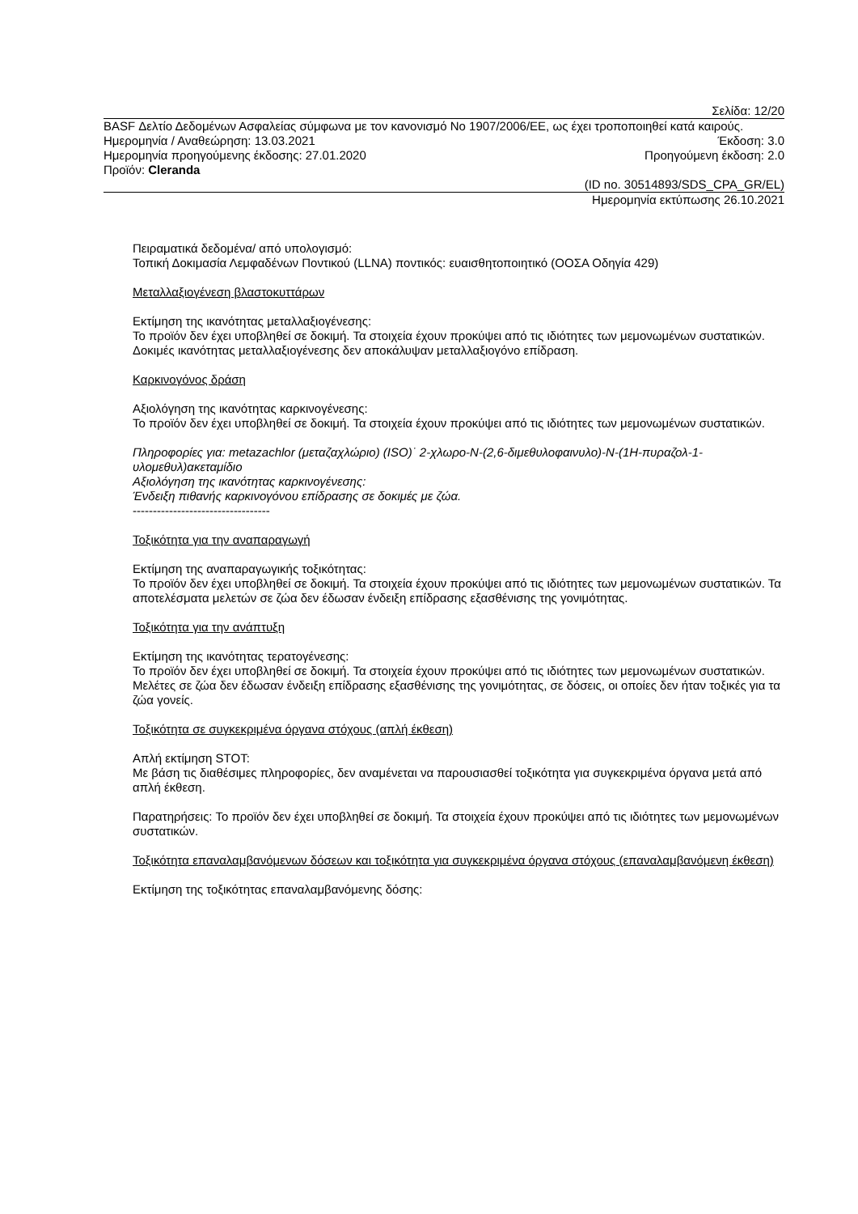Σελίδα: 12/20
BASF Δελτίο Δεδομένων Ασφαλείας σύμφωνα με τον κανονισμό Νο 1907/2006/ΕΕ, ως έχει τροποποιηθεί κατά καιρούς.
Ημερομηνία / Αναθεώρηση: 13.03.2021 Έκδοση: 3.0
Ημερομηνία προηγούμενης έκδοσης: 27.01.2020 Προηγούμενη έκδοση: 2.0
Προϊόν: Cleranda
(ID no. 30514893/SDS_CPA_GR/EL)
Ημερομηνία εκτύπωσης 26.10.2021
Πειραματικά δεδομένα/ από υπολογισμό:
Τοπική Δοκιμασία Λεμφαδένων Ποντικού (LLNA) ποντικός: ευαισθητοποιητικό (ΟΟΣΑ Οδηγία 429)
Μεταλλαξιογένεση βλαστοκυττάρων
Εκτίμηση της ικανότητας μεταλλαξιογένεσης:
Το προϊόν δεν έχει υποβληθεί σε δοκιμή. Τα στοιχεία έχουν προκύψει από τις ιδιότητες των μεμονωμένων συστατικών. Δοκιμές ικανότητας μεταλλαξιογένεσης δεν αποκάλυψαν μεταλλαξιογόνο επίδραση.
Καρκινογόνος δράση
Αξιολόγηση της ικανότητας καρκινογένεσης:
Το προϊόν δεν έχει υποβληθεί σε δοκιμή. Τα στοιχεία έχουν προκύψει από τις ιδιότητες των μεμονωμένων συστατικών.
Πληροφορίες για: metazachlor (μεταζαχλώριο) (ISO)˙ 2-χλωρο-N-(2,6-διμεθυλοφαινυλο)-N-(1H-πυραζολ-1-υλομεθυλ)ακεταμίδιο
Αξιολόγηση της ικανότητας καρκινογένεσης:
Ένδειξη πιθανής καρκινογόνου επίδρασης σε δοκιμές με ζώα.
----------------------------------
Τοξικότητα για την αναπαραγωγή
Εκτίμηση της αναπαραγωγικής τοξικότητας:
Το προϊόν δεν έχει υποβληθεί σε δοκιμή. Τα στοιχεία έχουν προκύψει από τις ιδιότητες των μεμονωμένων συστατικών. Τα αποτελέσματα μελετών σε ζώα δεν έδωσαν ένδειξη επίδρασης εξασθένισης της γονιμότητας.
Τοξικότητα για την ανάπτυξη
Εκτίμηση της ικανότητας τερατογένεσης:
Το προϊόν δεν έχει υποβληθεί σε δοκιμή. Τα στοιχεία έχουν προκύψει από τις ιδιότητες των μεμονωμένων συστατικών. Μελέτες σε ζώα δεν έδωσαν ένδειξη επίδρασης εξασθένισης της γονιμότητας, σε δόσεις, οι οποίες δεν ήταν τοξικές για τα ζώα γονείς.
Τοξικότητα σε συγκεκριμένα όργανα στόχους (απλή έκθεση)
Απλή εκτίμηση STOT:
Με βάση τις διαθέσιμες πληροφορίες, δεν αναμένεται να παρουσιασθεί τοξικότητα για συγκεκριμένα όργανα μετά από απλή έκθεση.
Παρατηρήσεις: Το προϊόν δεν έχει υποβληθεί σε δοκιμή. Τα στοιχεία έχουν προκύψει από τις ιδιότητες των μεμονωμένων συστατικών.
Τοξικότητα επαναλαμβανόμενων δόσεων και τοξικότητα για συγκεκριμένα όργανα στόχους (επαναλαμβανόμενη έκθεση)
Εκτίμηση της τοξικότητας επαναλαμβανόμενης δόσης: